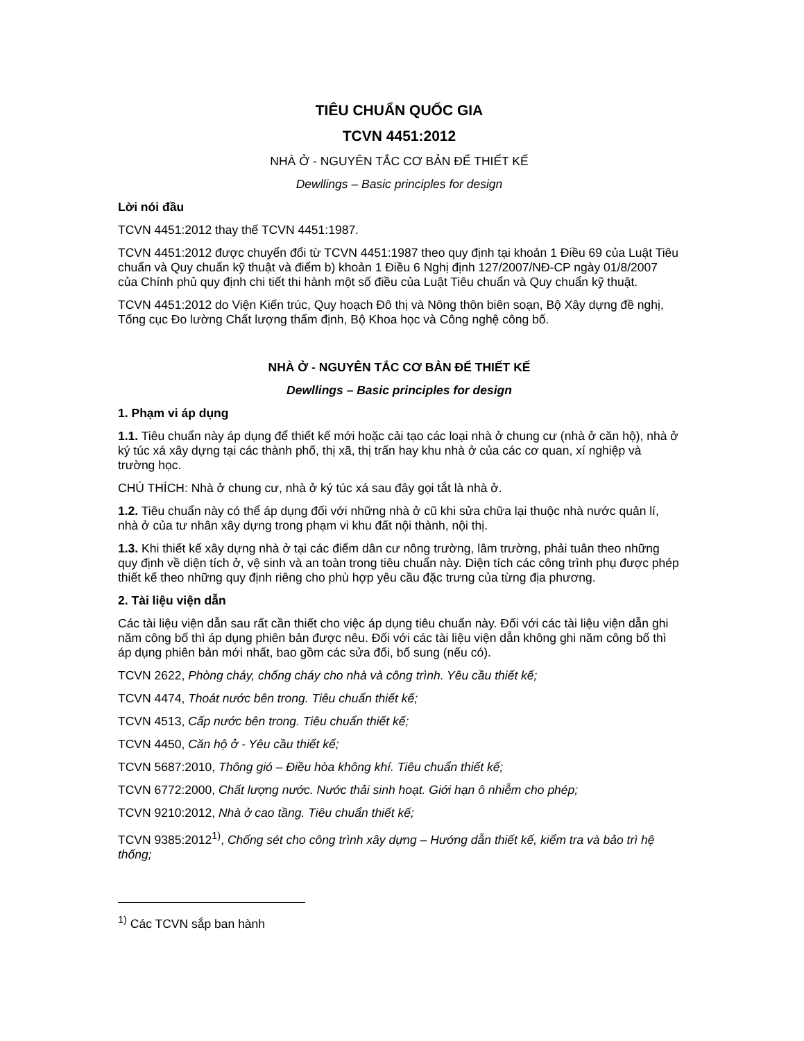TIÊU CHUẨN QUỐC GIA
TCVN 4451:2012
NHÀ Ở - NGUYÊN TẮC CƠ BẢN ĐỂ THIẾT KẾ
Dewllings – Basic principles for design
Lời nói đầu
TCVN 4451:2012 thay thế TCVN 4451:1987.
TCVN 4451:2012 được chuyển đổi từ TCVN 4451:1987 theo quy định tại khoản 1 Điều 69 của Luật Tiêu chuẩn và Quy chuẩn kỹ thuật và điểm b) khoản 1 Điều 6 Nghị định 127/2007/NĐ-CP ngày 01/8/2007 của Chính phủ quy định chi tiết thi hành một số điều của Luật Tiêu chuẩn và Quy chuẩn kỹ thuật.
TCVN 4451:2012 do Viện Kiến trúc, Quy hoạch Đô thị và Nông thôn biên soạn, Bộ Xây dựng đề nghị, Tổng cục Đo lường Chất lượng thẩm định, Bộ Khoa học và Công nghệ công bố.
NHÀ Ở - NGUYÊN TẮC CƠ BẢN ĐỂ THIẾT KẾ
Dewllings – Basic principles for design
1. Phạm vi áp dụng
1.1. Tiêu chuẩn này áp dụng để thiết kế mới hoặc cải tạo các loại nhà ở chung cư (nhà ở căn hộ), nhà ở ký túc xá xây dựng tại các thành phố, thị xã, thị trấn hay khu nhà ở của các cơ quan, xí nghiệp và trường học.
CHÚ THÍCH: Nhà ở chung cư, nhà ở ký túc xá sau đây gọi tắt là nhà ở.
1.2. Tiêu chuẩn này có thể áp dụng đối với những nhà ở cũ khi sửa chữa lại thuộc nhà nước quản lí, nhà ở của tư nhân xây dựng trong phạm vi khu đất nội thành, nội thị.
1.3. Khi thiết kế xây dựng nhà ở tại các điểm dân cư nông trường, lâm trường, phải tuân theo những quy định về diện tích ở, vệ sinh và an toàn trong tiêu chuẩn này. Diện tích các công trình phụ được phép thiết kế theo những quy định riêng cho phù hợp yêu cầu đặc trưng của từng địa phương.
2. Tài liệu viện dẫn
Các tài liệu viện dẫn sau rất cần thiết cho việc áp dụng tiêu chuẩn này. Đối với các tài liệu viện dẫn ghi năm công bố thì áp dụng phiên bản được nêu. Đối với các tài liệu viện dẫn không ghi năm công bố thì áp dụng phiên bản mới nhất, bao gồm các sửa đổi, bổ sung (nếu có).
TCVN 2622, Phòng cháy, chống cháy cho nhà và công trình. Yêu cầu thiết kế;
TCVN 4474, Thoát nước bên trong. Tiêu chuẩn thiết kế;
TCVN 4513, Cấp nước bên trong. Tiêu chuẩn thiết kế;
TCVN 4450, Căn hộ ở - Yêu cầu thiết kế;
TCVN 5687:2010, Thông gió – Điều hòa không khí. Tiêu chuẩn thiết kế;
TCVN 6772:2000, Chất lượng nước. Nước thải sinh hoạt. Giới hạn ô nhiễm cho phép;
TCVN 9210:2012, Nhà ở cao tầng. Tiêu chuẩn thiết kế;
TCVN 9385:2012<sup>1)</sup>, Chống sét cho công trình xây dựng – Hướng dẫn thiết kế, kiểm tra và bảo trì hệ thống;
<sup>1)</sup> Các TCVN sắp ban hành